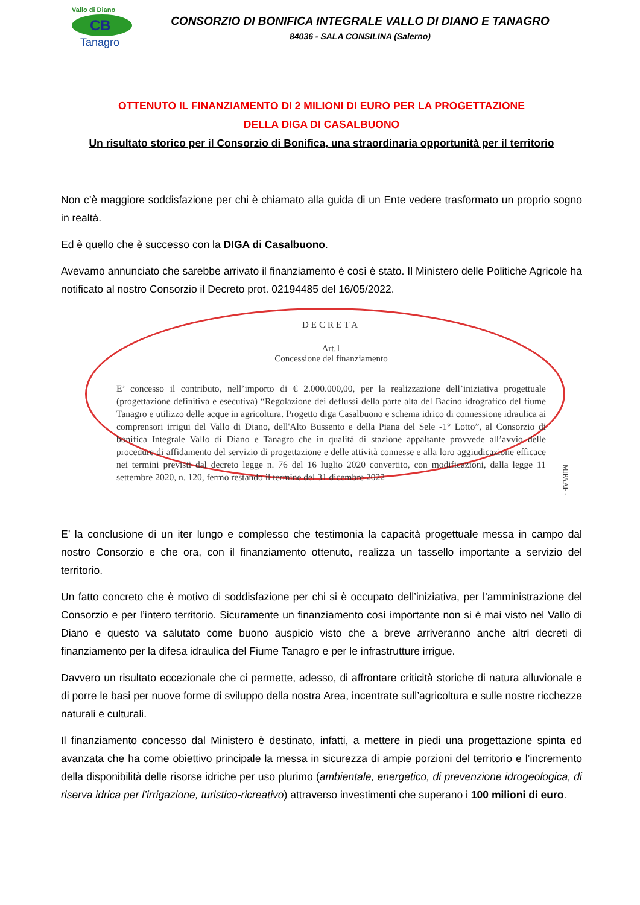Vallo di Diano
CB
Tanagro
CONSORZIO DI BONIFICA INTEGRALE VALLO DI DIANO E TANAGRO
84036 - SALA CONSILINA (Salerno)
OTTENUTO IL FINANZIAMENTO DI 2 MILIONI DI EURO PER LA PROGETTAZIONE
DELLA DIGA DI CASALBUONO
Un risultato storico per il Consorzio di Bonifica, una straordinaria opportunità per il territorio
Non c’è maggiore soddisfazione per chi è chiamato alla guida di un Ente vedere trasformato un proprio sogno in realtà.
Ed è quello che è successo con la DIGA di Casalbuono.
Avevamo annunciato che sarebbe arrivato il finanziamento è così è stato. Il Ministero delle Politiche Agricole ha notificato al nostro Consorzio il Decreto prot. 02194485 del 16/05/2022.
DECRETA
Art.1
Concessione del finanziamento
E’ concesso il contributo, nell’importo di € 2.000.000,00, per la realizzazione dell’iniziativa progettuale (progettazione definitiva e esecutiva) “Regolazione dei deflussi della parte alta del Bacino idrografico del fiume Tanagro e utilizzo delle acque in agricoltura. Progetto diga Casalbuono e schema idrico di connessione idraulica ai comprensori irrigui del Vallo di Diano, dell'Alto Bussento e della Piana del Sele -1° Lotto”, al Consorzio di bonifica Integrale Vallo di Diano e Tanagro che in qualità di stazione appaltante provvede all’avvio delle procedure di affidamento del servizio di progettazione e delle attività connesse e alla loro aggiudicazione efficace nei termini previsti dal decreto legge n. 76 del 16 luglio 2020 convertito, con modificazioni, dalla legge 11 settembre 2020, n. 120, fermo restando il termine del 31 dicembre 2022
MIPAAF -
E’ la conclusione di un iter lungo e complesso che testimonia la capacità progettuale messa in campo dal nostro Consorzio e che ora, con il finanziamento ottenuto, realizza un tassello importante a servizio del territorio.
Un fatto concreto che è motivo di soddisfazione per chi si è occupato dell’iniziativa, per l’amministrazione del Consorzio e per l’intero territorio. Sicuramente un finanziamento così importante non si è mai visto nel Vallo di Diano e questo va salutato come buono auspicio visto che a breve arriveranno anche altri decreti di finanziamento per la difesa idraulica del Fiume Tanagro e per le infrastrutture irrigue.
Davvero un risultato eccezionale che ci permette, adesso, di affrontare criticità storiche di natura alluvionale e di porre le basi per nuove forme di sviluppo della nostra Area, incentrate sull’agricoltura e sulle nostre ricchezze naturali e culturali.
Il finanziamento concesso dal Ministero è destinato, infatti, a mettere in piedi una progettazione spinta ed avanzata che ha come obiettivo principale la messa in sicurezza di ampie porzioni del territorio e l’incremento della disponibilità delle risorse idriche per uso plurimo (ambientale, energetico, di prevenzione idrogeologica, di riserva idrica per l’irrigazione, turistico-ricreativo) attraverso investimenti che superano i 100 milioni di euro.